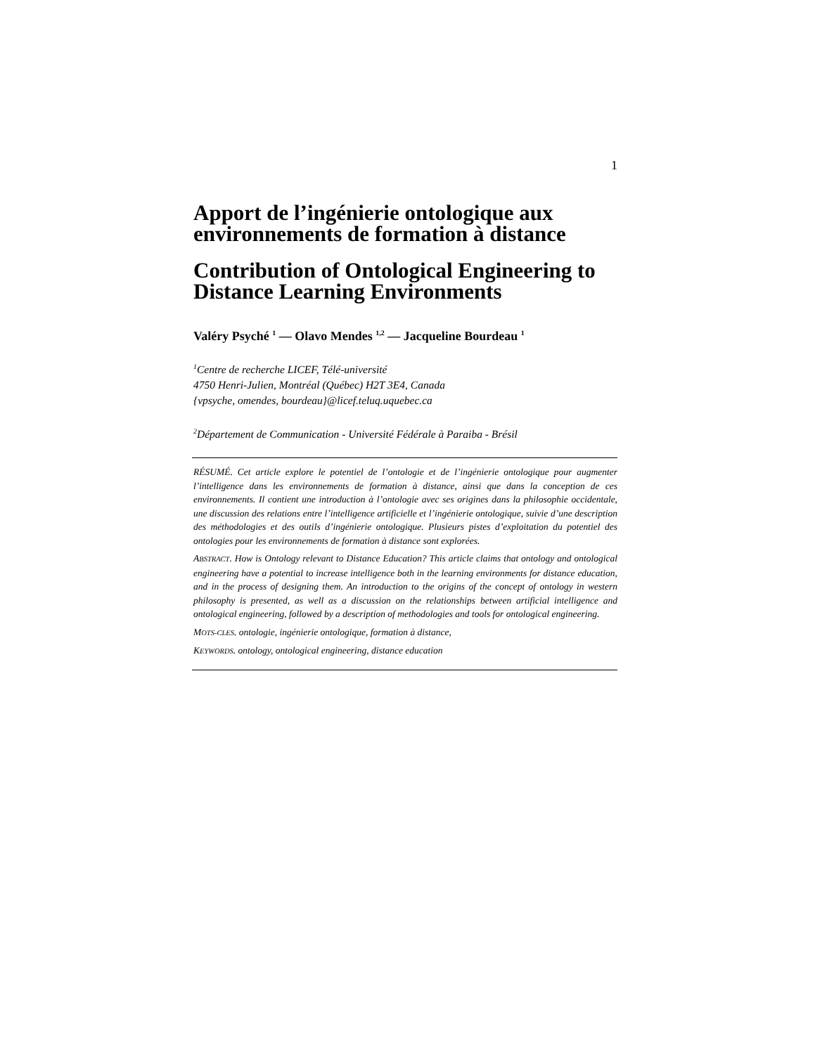1
Apport de l’ingénierie ontologique aux environnements de formation à distance
Contribution of Ontological Engineering to Distance Learning Environments
Valéry Psyché <sup>1</sup> — Olavo Mendes <sup>1,2</sup> — Jacqueline Bourdeau <sup>1</sup>
<sup>1</sup> Centre de recherche LICEF, Télé-université
4750 Henri-Julien, Montréal (Québec) H2T 3E4, Canada
{vpsyche, omendes, bourdeau}@licef.teluq.uquebec.ca
<sup>2</sup> Département de Communication - Université Fédérale à Paraiba - Brésil
RÉSUMÉ. Cet article explore le potentiel de l’ontologie et de l’ingénierie ontologique pour augmenter l’intelligence dans les environnements de formation à distance, ainsi que dans la conception de ces environnements. Il contient une introduction à l’ontologie avec ses origines dans la philosophie occidentale, une discussion des relations entre l’intelligence artificielle et l’ingénierie ontologique, suivie d’une description des méthodologies et des outils d’ingénierie ontologique. Plusieurs pistes d’exploitation du potentiel des ontologies pour les environnements de formation à distance sont explorées.
ABSTRACT. How is Ontology relevant to Distance Education? This article claims that ontology and ontological engineering have a potential to increase intelligence both in the learning environments for distance education, and in the process of designing them. An introduction to the origins of the concept of ontology in western philosophy is presented, as well as a discussion on the relationships between artificial intelligence and ontological engineering, followed by a description of methodologies and tools for ontological engineering.
MOTS-CLES. ontologie, ingénierie ontologique, formation à distance,
KEYWORDS. ontology, ontological engineering, distance education